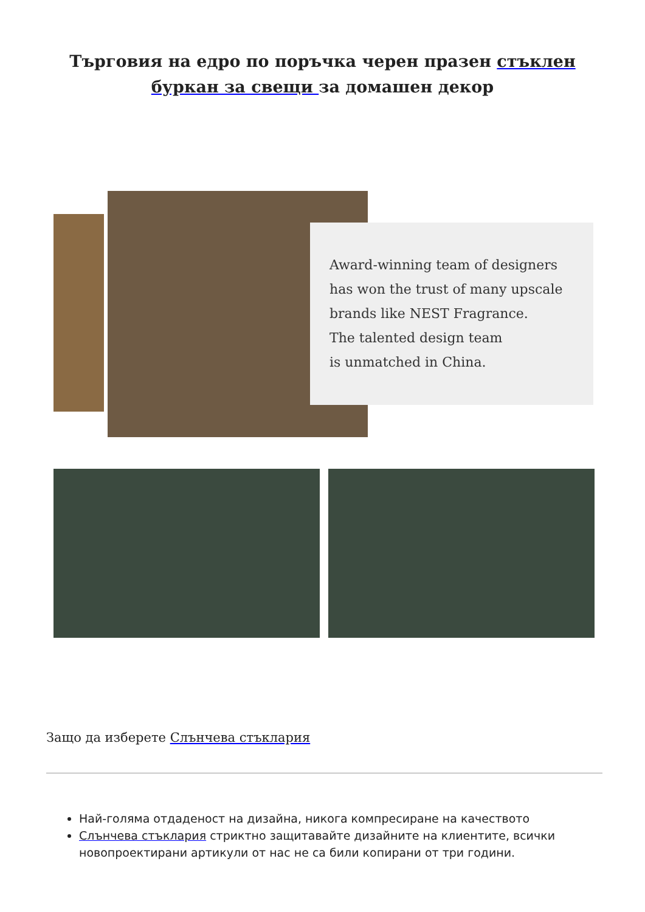Търговия на едро по поръчка черен празен стъклен буркан за свещи за домашен декор
Award-winning team of designers
has won the trust of many upscale
brands like NEST Fragrance.
The talented design team
is unmatched in China.
Защо да изберете Слънчева стъклария
Най-голяма отдаденост на дизайна, никога компресиране на качеството
Слънчева стъклария стриктно защитавайте дизайните на клиентите, всички новопроектирани артикули от нас не са били копирани от три години.